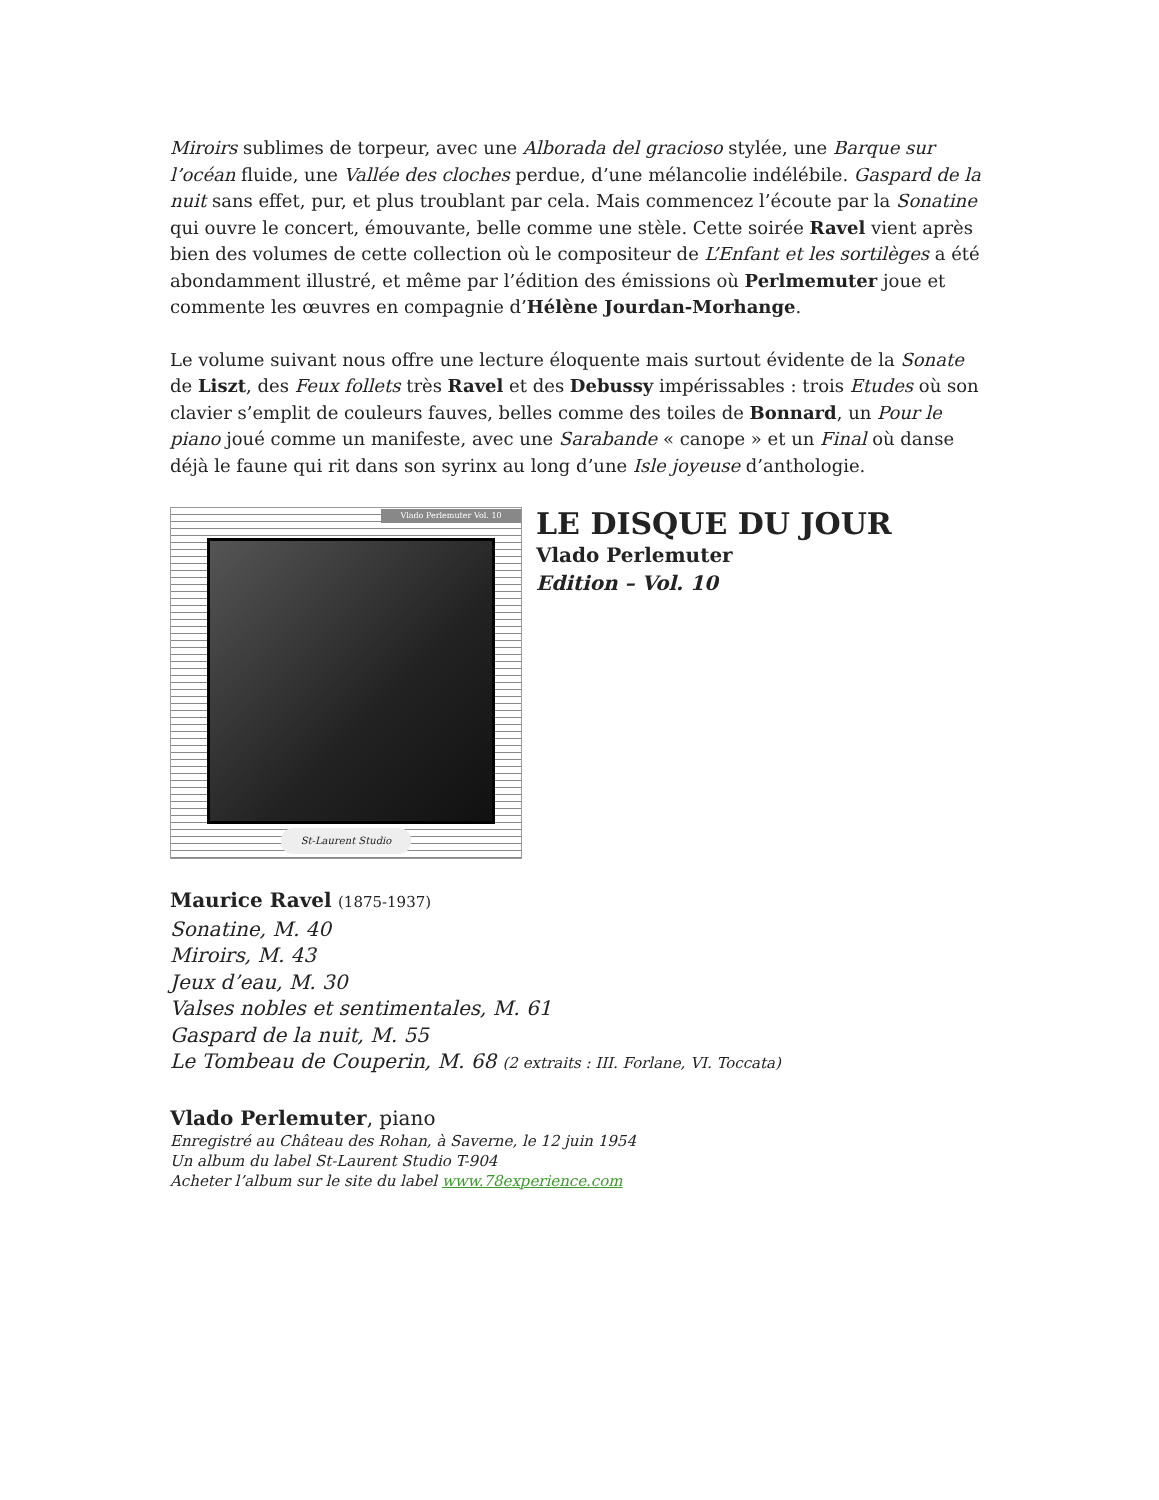Miroirs sublimes de torpeur, avec une Alborada del gracioso stylée, une Barque sur l’océan fluide, une Vallée des cloches perdue, d’une mélancolie indélébile. Gaspard de la nuit sans effet, pur, et plus troublant par cela. Mais commencez l’écoute par la Sonatine qui ouvre le concert, émouvante, belle comme une stèle. Cette soirée Ravel vient après bien des volumes de cette collection où le compositeur de L’Enfant et les sortilèges a été abondamment illustré, et même par l’édition des émissions où Perlmemuter joue et commente les œuvres en compagnie d’Hélène Jourdan-Morhange.
Le volume suivant nous offre une lecture éloquente mais surtout évidente de la Sonate de Liszt, des Feux follets très Ravel et des Debussy impérissables : trois Etudes où son clavier s’emplit de couleurs fauves, belles comme des toiles de Bonnard, un Pour le piano joué comme un manifeste, avec une Sarabande « canope » et un Final où danse déjà le faune qui rit dans son syrinx au long d’une Isle joyeuse d’anthologie.
Vlado Perlemuter Vol. 10
St-Laurent Studio
LE DISQUE DU JOUR
Vlado Perlemuter
Edition – Vol. 10
Maurice Ravel (1875-1937)
Sonatine, M. 40
Miroirs, M. 43
Jeux d’eau, M. 30
Valses nobles et sentimentales, M. 61
Gaspard de la nuit, M. 55
Le Tombeau de Couperin, M. 68 (2 extraits : III. Forlane, VI. Toccata)
Vlado Perlemuter, piano
Enregistré au Château des Rohan, à Saverne, le 12 juin 1954
Un album du label St-Laurent Studio T-904
Acheter l’album sur le site du label www.78experience.com